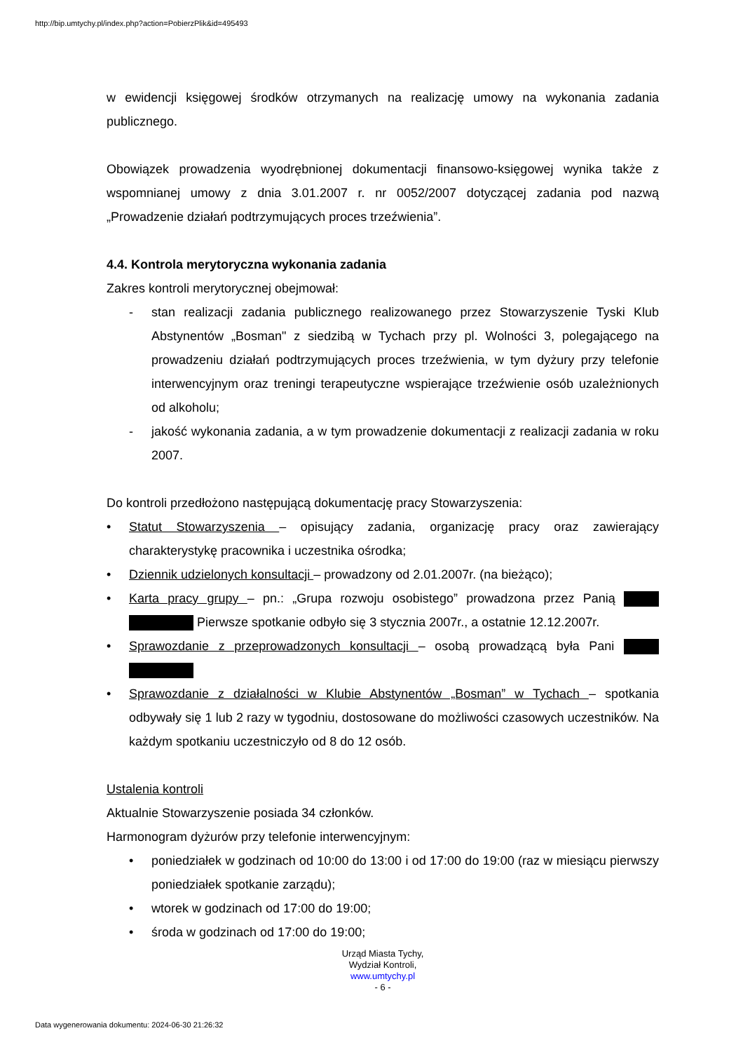http://bip.umtychy.pl/index.php?action=PobierzPlik&id=495493
w ewidencji księgowej środków otrzymanych na realizację umowy na wykonania zadania publicznego.
Obowiązek prowadzenia wyodrębnionej dokumentacji finansowo-księgowej wynika także z wspomnianej umowy z dnia 3.01.2007 r. nr 0052/2007 dotyczącej zadania pod nazwą „Prowadzenie działań podtrzymujących proces trzeźwienia”.
4.4. Kontrola merytoryczna wykonania zadania
Zakres kontroli merytorycznej obejmował:
- stan realizacji zadania publicznego realizowanego przez Stowarzyszenie Tyski Klub Abstynentów „Bosman" z siedzibą w Tychach przy pl. Wolności 3, polegającego na prowadzeniu działań podtrzymujących proces trzeźwienia, w tym dyżury przy telefonie interwencyjnym oraz treningi terapeutyczne wspierające trzeźwienie osób uzależnionych od alkoholu;
- jakość wykonania zadania, a w tym prowadzenie dokumentacji z realizacji zadania w roku 2007.
Do kontroli przedłożono następującą dokumentację pracy Stowarzyszenia:
• Statut Stowarzyszenia – opisujący zadania, organizację pracy oraz zawierający charakterystykę pracownika i uczestnika ośrodka;
• Dziennik udzielonych konsultacji – prowadzony od 2.01.2007r. (na bieżąco);
• Karta pracy grupy – pn.: „Grupa rozwoju osobistego” prowadzona przez Panią Pierwsze spotkanie odbyło się 3 stycznia 2007r., a ostatnie 12.12.2007r.
• Sprawozdanie z przeprowadzonych konsultacji – osobą prowadzącą była Pani
• Sprawozdanie z działalności w Klubie Abstynentów „Bosman” w Tychach – spotkania odbywały się 1 lub 2 razy w tygodniu, dostosowane do możliwości czasowych uczestników. Na każdym spotkaniu uczestniczyło od 8 do 12 osób.
Ustalenia kontroli
Aktualnie Stowarzyszenie posiada 34 członków.
Harmonogram dyżurów przy telefonie interwencyjnym:
• poniedziałek w godzinach od 10:00 do 13:00 i od 17:00 do 19:00 (raz w miesiącu pierwszy poniedziałek spotkanie zarządu);
• wtorek w godzinach od 17:00 do 19:00;
• środa w godzinach od 17:00 do 19:00;
Urząd Miasta Tychy,
Wydział Kontroli,
www.umtychy.pl
- 6 -
Data wygenerowania dokumentu: 2024-06-30 21:26:32